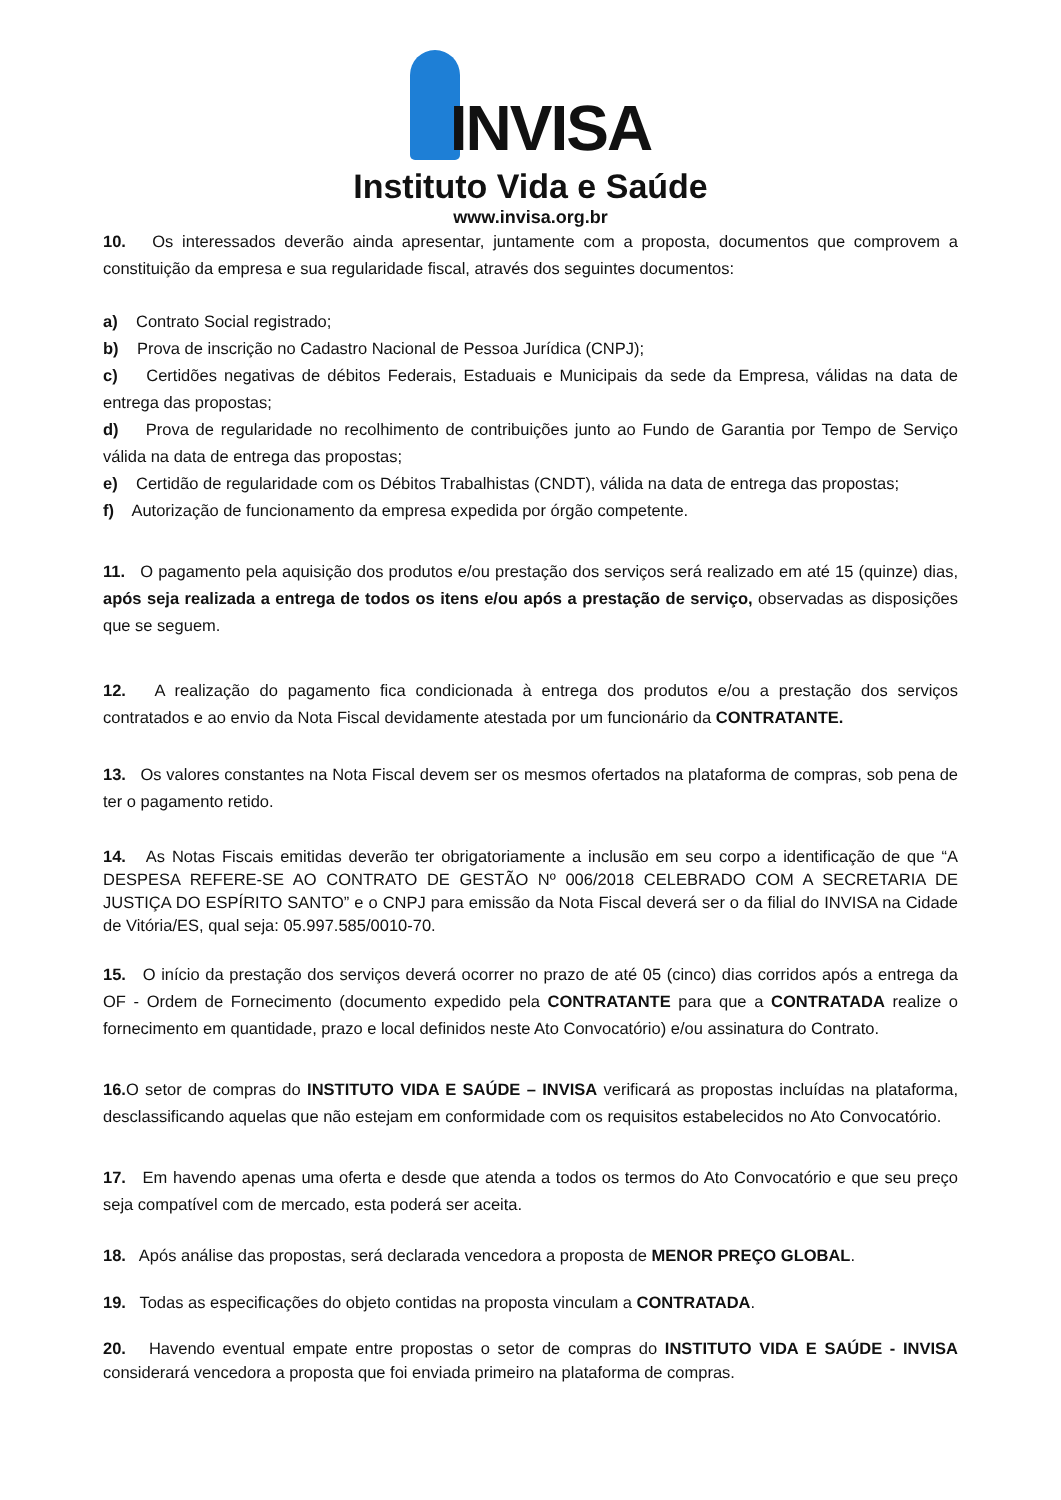INVISA
Instituto Vida e Saúde
www.invisa.org.br
10. Os interessados deverão ainda apresentar, juntamente com a proposta, documentos que comprovem a constituição da empresa e sua regularidade fiscal, através dos seguintes documentos:
a) Contrato Social registrado;
b) Prova de inscrição no Cadastro Nacional de Pessoa Jurídica (CNPJ);
c) Certidões negativas de débitos Federais, Estaduais e Municipais da sede da Empresa, válidas na data de entrega das propostas;
d) Prova de regularidade no recolhimento de contribuições junto ao Fundo de Garantia por Tempo de Serviço válida na data de entrega das propostas;
e) Certidão de regularidade com os Débitos Trabalhistas (CNDT), válida na data de entrega das propostas;
f) Autorização de funcionamento da empresa expedida por órgão competente.
11. O pagamento pela aquisição dos produtos e/ou prestação dos serviços será realizado em até 15 (quinze) dias, após seja realizada a entrega de todos os itens e/ou após a prestação de serviço, observadas as disposições que se seguem.
12. A realização do pagamento fica condicionada à entrega dos produtos e/ou a prestação dos serviços contratados e ao envio da Nota Fiscal devidamente atestada por um funcionário da CONTRATANTE.
13. Os valores constantes na Nota Fiscal devem ser os mesmos ofertados na plataforma de compras, sob pena de ter o pagamento retido.
14. As Notas Fiscais emitidas deverão ter obrigatoriamente a inclusão em seu corpo a identificação de que “A DESPESA REFERE-SE AO CONTRATO DE GESTÃO Nº 006/2018 CELEBRADO COM A SECRETARIA DE JUSTIÇA DO ESPÍRITO SANTO” e o CNPJ para emissão da Nota Fiscal deverá ser o da filial do INVISA na Cidade de Vitória/ES, qual seja: 05.997.585/0010-70.
15. O início da prestação dos serviços deverá ocorrer no prazo de até 05 (cinco) dias corridos após a entrega da OF - Ordem de Fornecimento (documento expedido pela CONTRATANTE para que a CONTRATADA realize o fornecimento em quantidade, prazo e local definidos neste Ato Convocatório) e/ou assinatura do Contrato.
16. O setor de compras do INSTITUTO VIDA E SAÚDE – INVISA verificará as propostas incluídas na plataforma, desclassificando aquelas que não estejam em conformidade com os requisitos estabelecidos no Ato Convocatório.
17. Em havendo apenas uma oferta e desde que atenda a todos os termos do Ato Convocatório e que seu preço seja compatível com de mercado, esta poderá ser aceita.
18. Após análise das propostas, será declarada vencedora a proposta de MENOR PREÇO GLOBAL.
19. Todas as especificações do objeto contidas na proposta vinculam a CONTRATADA.
20. Havendo eventual empate entre propostas o setor de compras do INSTITUTO VIDA E SAÚDE - INVISA considerará vencedora a proposta que foi enviada primeiro na plataforma de compras.